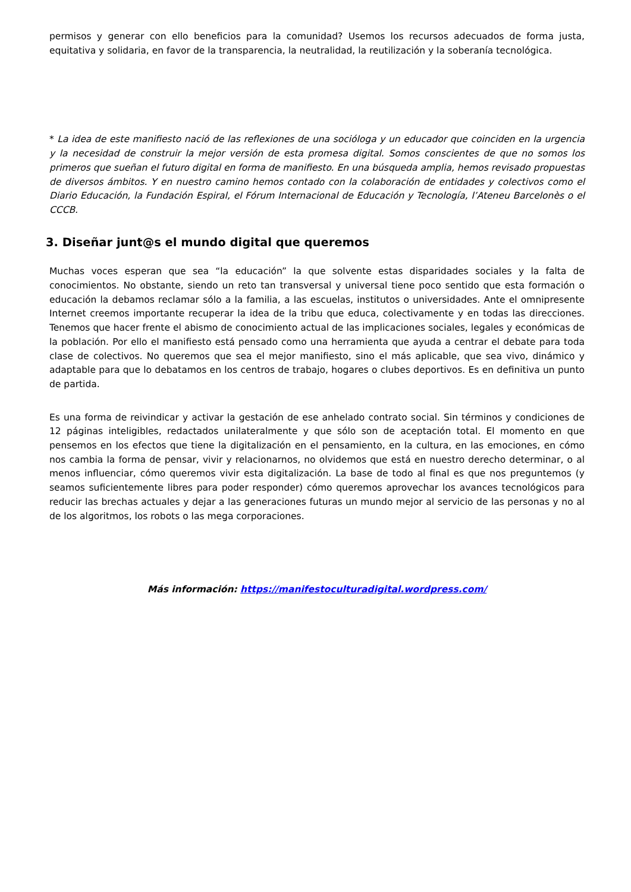permisos y generar con ello beneficios para la comunidad? Usemos los recursos adecuados de forma justa, equitativa y solidaria, en favor de la transparencia, la neutralidad, la reutilización y la soberanía tecnológica.
* La idea de este manifiesto nació de las reflexiones de una socióloga y un educador que coinciden en la urgencia y la necesidad de construir la mejor versión de esta promesa digital. Somos conscientes de que no somos los primeros que sueñan el futuro digital en forma de manifiesto. En una búsqueda amplia, hemos revisado propuestas de diversos ámbitos. Y en nuestro camino hemos contado con la colaboración de entidades y colectivos como el Diario Educación, la Fundación Espiral, el Fórum Internacional de Educación y Tecnología, l’Ateneu Barcelonès o el CCCB.
3. Diseñar junt@s el mundo digital que queremos
Muchas voces esperan que sea “la educación” la que solvente estas disparidades sociales y la falta de conocimientos. No obstante, siendo un reto tan transversal y universal tiene poco sentido que esta formación o educación la debamos reclamar sólo a la familia, a las escuelas, institutos o universidades. Ante el omnipresente Internet creemos importante recuperar la idea de la tribu que educa, colectivamente y en todas las direcciones. Tenemos que hacer frente el abismo de conocimiento actual de las implicaciones sociales, legales y económicas de la población. Por ello el manifiesto está pensado como una herramienta que ayuda a centrar el debate para toda clase de colectivos. No queremos que sea el mejor manifiesto, sino el más aplicable, que sea vivo, dinámico y adaptable para que lo debatamos en los centros de trabajo, hogares o clubes deportivos. Es en definitiva un punto de partida.
Es una forma de reivindicar y activar la gestación de ese anhelado contrato social. Sin términos y condiciones de 12 páginas inteligibles, redactados unilateralmente y que sólo son de aceptación total. El momento en que pensemos en los efectos que tiene la digitalización en el pensamiento, en la cultura, en las emociones, en cómo nos cambia la forma de pensar, vivir y relacionarnos, no olvidemos que está en nuestro derecho determinar, o al menos influenciar, cómo queremos vivir esta digitalización. La base de todo al final es que nos preguntemos (y seamos suficientemente libres para poder responder) cómo queremos aprovechar los avances tecnológicos para reducir las brechas actuales y dejar a las generaciones futuras un mundo mejor al servicio de las personas y no al de los algoritmos, los robots o las mega corporaciones.
Más información: https://manifestoculturadigital.wordpress.com/